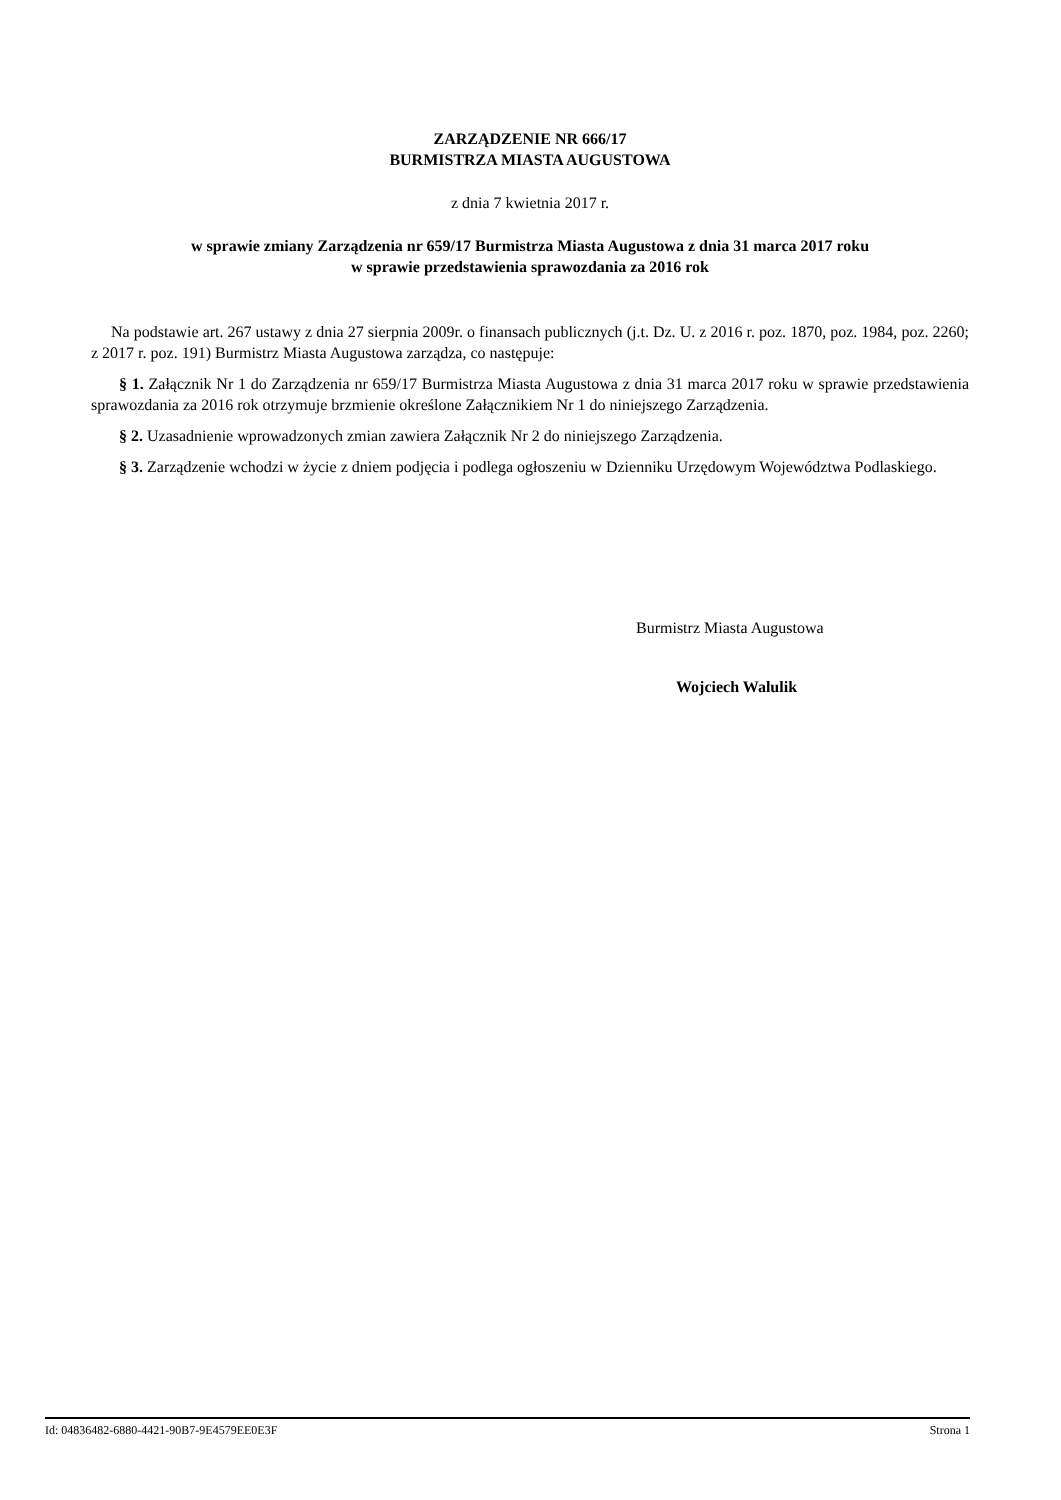ZARZĄDZENIE NR 666/17
BURMISTRZA MIASTA AUGUSTOWA
z dnia 7 kwietnia 2017 r.
w sprawie zmiany Zarządzenia nr 659/17 Burmistrza Miasta Augustowa z dnia 31 marca 2017 roku
w sprawie przedstawienia sprawozdania za 2016 rok
Na podstawie art. 267 ustawy z dnia 27 sierpnia 2009r. o finansach publicznych (j.t. Dz. U. z 2016 r. poz. 1870, poz. 1984, poz. 2260; z 2017 r. poz. 191) Burmistrz Miasta Augustowa zarządza, co następuje:
§ 1. Załącznik Nr 1 do Zarządzenia nr 659/17 Burmistrza Miasta Augustowa z dnia 31 marca 2017 roku w sprawie przedstawienia sprawozdania za 2016 rok otrzymuje brzmienie określone Załącznikiem Nr 1 do niniejszego Zarządzenia.
§ 2. Uzasadnienie wprowadzonych zmian zawiera Załącznik Nr 2 do niniejszego Zarządzenia.
§ 3. Zarządzenie wchodzi w życie z dniem podjęcia i podlega ogłoszeniu w Dzienniku Urzędowym Województwa Podlaskiego.
Burmistrz Miasta Augustowa
Wojciech Walulik
Id: 04836482-6880-4421-90B7-9E4579EE0E3F Strona 1